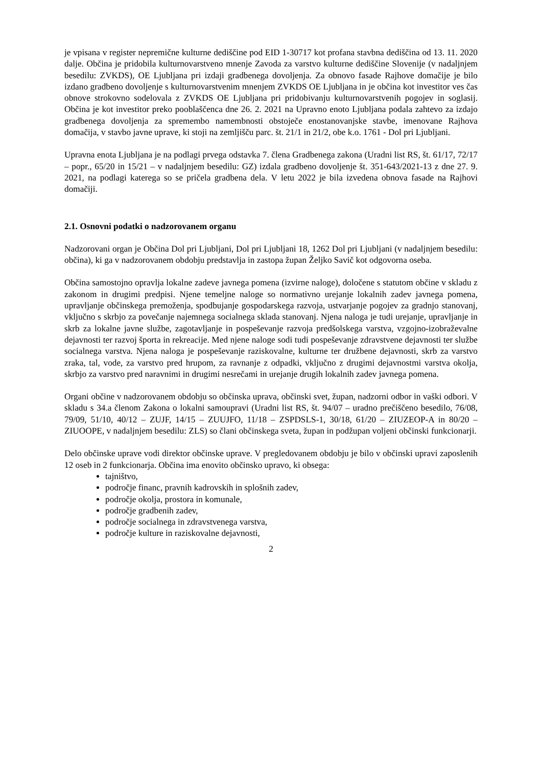je vpisana v register nepremične kulturne dediščine pod EID 1-30717 kot profana stavbna dediščina od 13. 11. 2020 dalje. Občina je pridobila kulturnovarstveno mnenje Zavoda za varstvo kulturne dediščine Slovenije (v nadaljnjem besedilu: ZVKDS), OE Ljubljana pri izdaji gradbenega dovoljenja. Za obnovo fasade Rajhove domačije je bilo izdano gradbeno dovoljenje s kulturnovarstvenim mnenjem ZVKDS OE Ljubljana in je občina kot investitor ves čas obnove strokovno sodelovala z ZVKDS OE Ljubljana pri pridobivanju kulturnovarstvenih pogojev in soglasij. Občina je kot investitor preko pooblaščenca dne 26. 2. 2021 na Upravno enoto Ljubljana podala zahtevo za izdajo gradbenega dovoljenja za spremembo namembnosti obstoječe enostanovanjske stavbe, imenovane Rajhova domačija, v stavbo javne uprave, ki stoji na zemljišču parc. št. 21/1 in 21/2, obe k.o. 1761 - Dol pri Ljubljani.
Upravna enota Ljubljana je na podlagi prvega odstavka 7. člena Gradbenega zakona (Uradni list RS, št. 61/17, 72/17 – popr., 65/20 in 15/21 – v nadaljnjem besedilu: GZ) izdala gradbeno dovoljenje št. 351-643/2021-13 z dne 27. 9. 2021, na podlagi katerega so se pričela gradbena dela. V letu 2022 je bila izvedena obnova fasade na Rajhovi domačiji.
2.1. Osnovni podatki o nadzorovanem organu
Nadzorovani organ je Občina Dol pri Ljubljani, Dol pri Ljubljani 18, 1262 Dol pri Ljubljani (v nadaljnjem besedilu: občina), ki ga v nadzorovanem obdobju predstavlja in zastopa župan Željko Savič kot odgovorna oseba.
Občina samostojno opravlja lokalne zadeve javnega pomena (izvirne naloge), določene s statutom občine v skladu z zakonom in drugimi predpisi. Njene temeljne naloge so normativno urejanje lokalnih zadev javnega pomena, upravljanje občinskega premoženja, spodbujanje gospodarskega razvoja, ustvarjanje pogojev za gradnjo stanovanj, vključno s skrbjo za povečanje najemnega socialnega sklada stanovanj. Njena naloga je tudi urejanje, upravljanje in skrb za lokalne javne službe, zagotavljanje in pospeševanje razvoja predšolskega varstva, vzgojno-izobraževalne dejavnosti ter razvoj športa in rekreacije. Med njene naloge sodi tudi pospeševanje zdravstvene dejavnosti ter službe socialnega varstva. Njena naloga je pospeševanje raziskovalne, kulturne ter družbene dejavnosti, skrb za varstvo zraka, tal, vode, za varstvo pred hrupom, za ravnanje z odpadki, vključno z drugimi dejavnostmi varstva okolja, skrbjo za varstvo pred naravnimi in drugimi nesrečami in urejanje drugih lokalnih zadev javnega pomena.
Organi občine v nadzorovanem obdobju so občinska uprava, občinski svet, župan, nadzorni odbor in vaški odbori. V skladu s 34.a členom Zakona o lokalni samoupravi (Uradni list RS, št. 94/07 – uradno prečiščeno besedilo, 76/08, 79/09, 51/10, 40/12 – ZUJF, 14/15 – ZUUJFO, 11/18 – ZSPDSLS-1, 30/18, 61/20 – ZIUZEOP-A in 80/20 – ZIUOOPE, v nadaljnjem besedilu: ZLS) so člani občinskega sveta, župan in podžupan voljeni občinski funkcionarji.
Delo občinske uprave vodi direktor občinske uprave. V pregledovanem obdobju je bilo v občinski upravi zaposlenih 12 oseb in 2 funkcionarja. Občina ima enovito občinsko upravo, ki obsega:
tajništvo,
področje financ, pravnih kadrovskih in splošnih zadev,
področje okolja, prostora in komunale,
področje gradbenih zadev,
področje socialnega in zdravstvenega varstva,
področje kulture in raziskovalne dejavnosti,
2